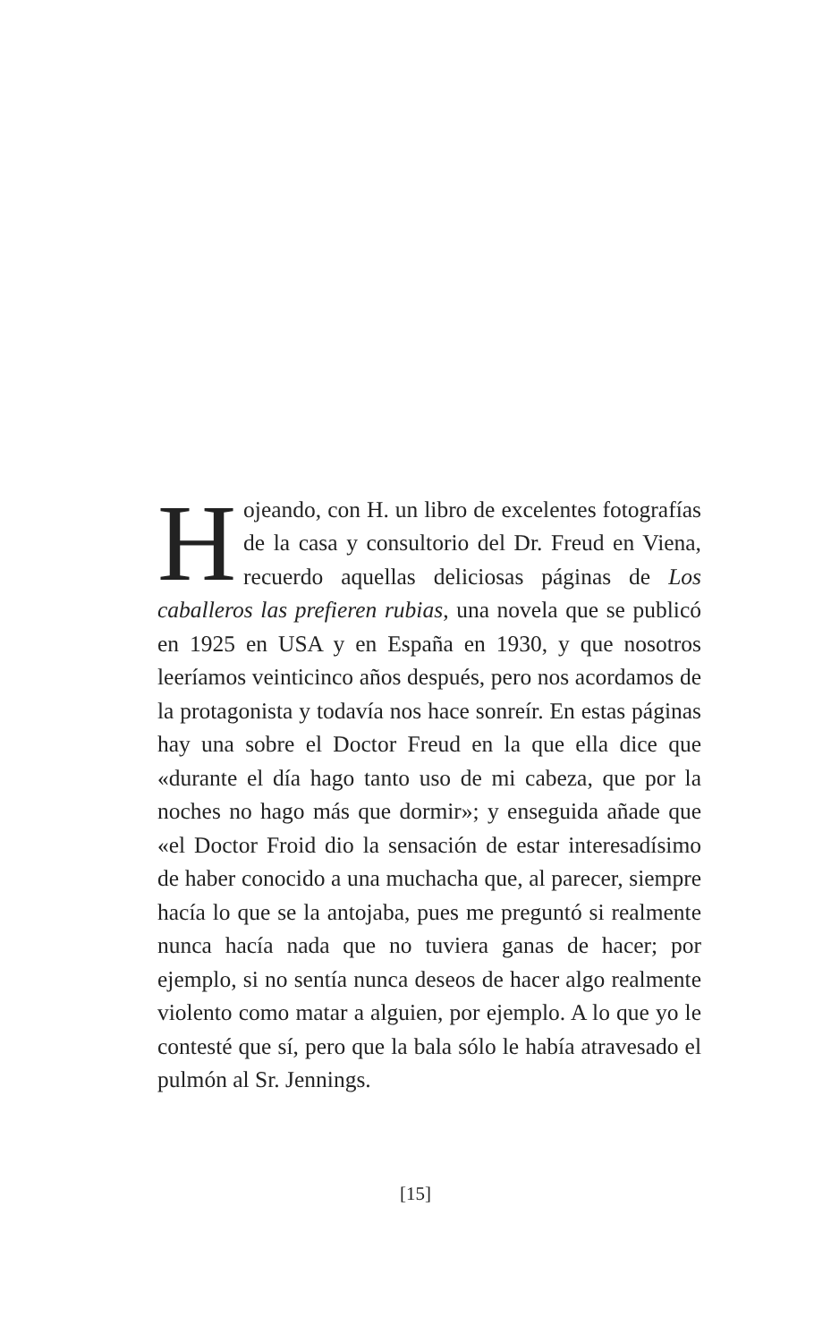Hojeando, con H. un libro de excelentes fotografías de la casa y consultorio del Dr. Freud en Viena, recuerdo aquellas deliciosas páginas de Los caballeros las prefieren rubias, una novela que se publicó en 1925 en USA y en España en 1930, y que nosotros leeríamos veinticinco años después, pero nos acordamos de la protagonista y todavía nos hace sonreír. En estas páginas hay una sobre el Doctor Freud en la que ella dice que «durante el día hago tanto uso de mi cabeza, que por la noches no hago más que dormir»; y enseguida añade que «el Doctor Froid dio la sensación de estar interesadísimo de haber conocido a una muchacha que, al parecer, siempre hacía lo que se la antojaba, pues me preguntó si realmente nunca hacía nada que no tuviera ganas de hacer; por ejemplo, si no sentía nunca deseos de hacer algo realmente violento como matar a alguien, por ejemplo. A lo que yo le contesté que sí, pero que la bala sólo le había atravesado el pulmón al Sr. Jennings.
[15]